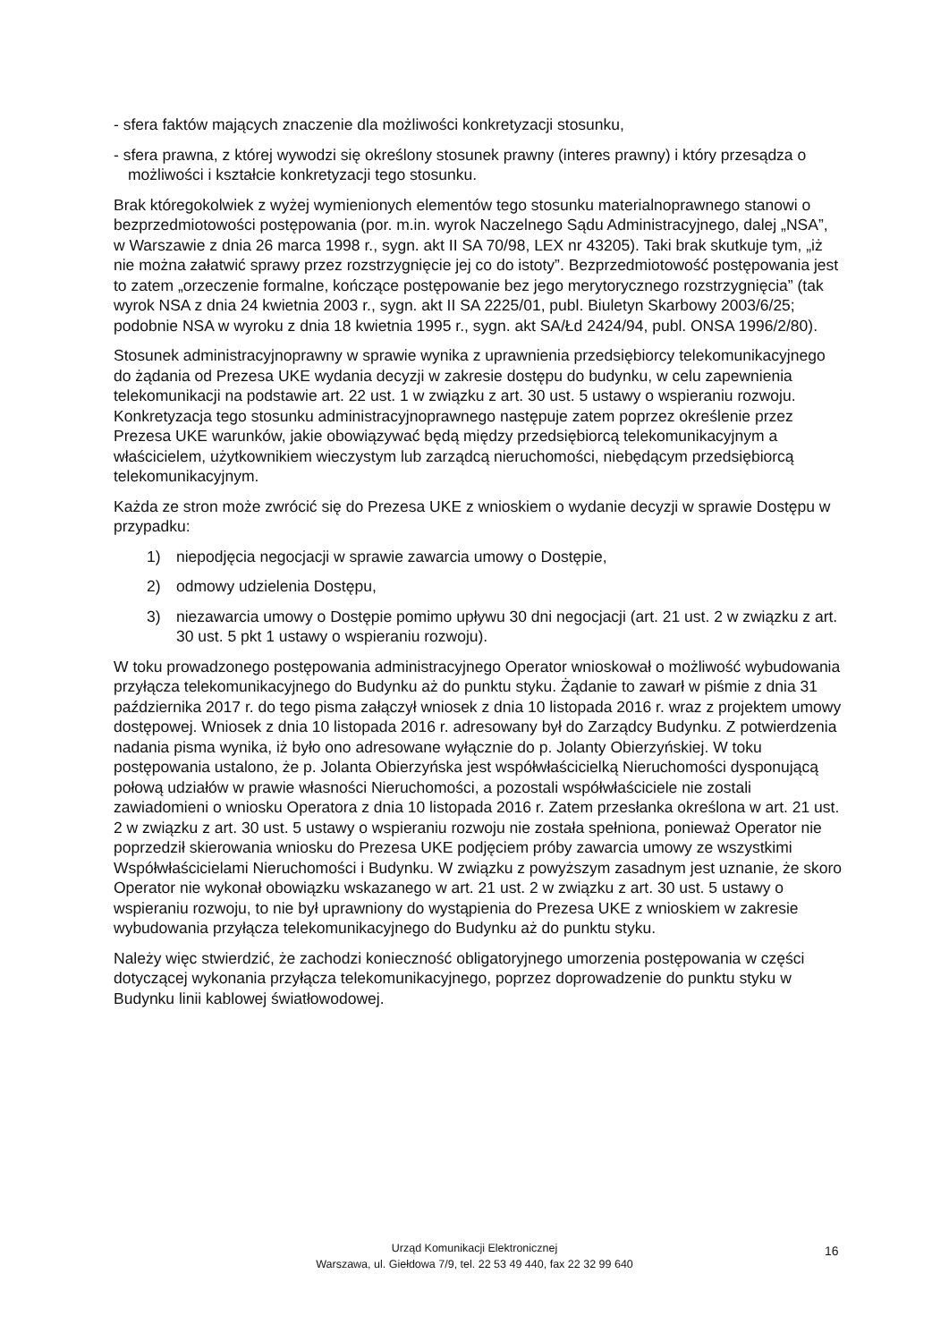- sfera faktów mających znaczenie dla możliwości konkretyzacji stosunku,
- sfera prawna, z której wywodzi się określony stosunek prawny (interes prawny) i który przesądza o możliwości i kształcie konkretyzacji tego stosunku.
Brak któregokolwiek z wyżej wymienionych elementów tego stosunku materialnoprawnego stanowi o bezprzedmiotowości postępowania (por. m.in. wyrok Naczelnego Sądu Administracyjnego, dalej „NSA”, w Warszawie z dnia 26 marca 1998 r., sygn. akt II SA 70/98, LEX nr 43205). Taki brak skutkuje tym, „iż nie można załatwić sprawy przez rozstrzygnięcie jej co do istoty”. Bezprzedmiotowość postępowania jest to zatem „orzeczenie formalne, kończące postępowanie bez jego merytorycznego rozstrzygnięcia” (tak wyrok NSA z dnia 24 kwietnia 2003 r., sygn. akt II SA 2225/01, publ. Biuletyn Skarbowy 2003/6/25; podobnie NSA w wyroku z dnia 18 kwietnia 1995 r., sygn. akt SA/Łd 2424/94, publ. ONSA 1996/2/80).
Stosunek administracyjnoprawny w sprawie wynika z uprawnienia przedsiębiorcy telekomunikacyjnego do żądania od Prezesa UKE wydania decyzji w zakresie dostępu do budynku, w celu zapewnienia telekomunikacji na podstawie art. 22 ust. 1 w związku z art. 30 ust. 5 ustawy o wspieraniu rozwoju. Konkretyzacja tego stosunku administracyjnoprawnego następuje zatem poprzez określenie przez Prezesa UKE warunków, jakie obowiązywać będą między przedsiębiorcą telekomunikacyjnym a właścicielem, użytkownikiem wieczystym lub zarządcą nieruchomości, niebędącym przedsiębiorcą telekomunikacyjnym.
Każda ze stron może zwrócić się do Prezesa UKE z wnioskiem o wydanie decyzji w sprawie Dostępu w przypadku:
1) niepodjęcia negocjacji w sprawie zawarcia umowy o Dostępie,
2) odmowy udzielenia Dostępu,
3) niezawarcia umowy o Dostępie pomimo upływu 30 dni negocjacji (art. 21 ust. 2 w związku z art. 30 ust. 5 pkt 1 ustawy o wspieraniu rozwoju).
W toku prowadzonego postępowania administracyjnego Operator wnioskował o możliwość wybudowania przyłącza telekomunikacyjnego do Budynku aż do punktu styku. Żądanie to zawarł w piśmie z dnia 31 października 2017 r. do tego pisma załączył wniosek z dnia 10 listopada 2016 r. wraz z projektem umowy dostępowej. Wniosek z dnia 10 listopada 2016 r. adresowany był do Zarządcy Budynku. Z potwierdzenia nadania pisma wynika, iż było ono adresowane wyłącznie do p. Jolanty Obierzyńskiej. W toku postępowania ustalono, że p. Jolanta Obierzyńska jest współwłaścicielką Nieruchomości dysponującą połową udziałów w prawie własności Nieruchomości, a pozostali współwłaściciele nie zostali zawiadomieni o wniosku Operatora z dnia 10 listopada 2016 r. Zatem przesłanka określona w art. 21 ust. 2 w związku z art. 30 ust. 5 ustawy o wspieraniu rozwoju nie została spełniona, ponieważ Operator nie poprzedził skierowania wniosku do Prezesa UKE podjęciem próby zawarcia umowy ze wszystkimi Współwłaścicielami Nieruchomości i Budynku. W związku z powyższym zasadnym jest uznanie, że skoro Operator nie wykonał obowiązku wskazanego w art. 21 ust. 2 w związku z art. 30 ust. 5 ustawy o wspieraniu rozwoju, to nie był uprawniony do wystąpienia do Prezesa UKE z wnioskiem w zakresie wybudowania przyłącza telekomunikacyjnego do Budynku aż do punktu styku.
Należy więc stwierdzić, że zachodzi konieczność obligatoryjnego umorzenia postępowania w części dotyczącej wykonania przyłącza telekomunikacyjnego, poprzez doprowadzenie do punktu styku w Budynku linii kablowej światłowodowej.
Urząd Komunikacji Elektronicznej
Warszawa, ul. Giełdowa 7/9, tel. 22 53 49 440, fax 22 32 99 640
16